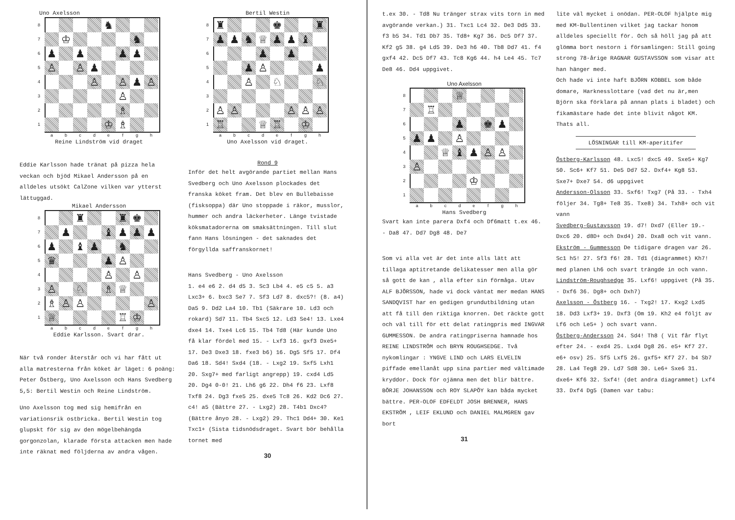Uno Axelsson
8 ♞
7 ♔ ♞
6 ♟ ♟ ♟ ♟
5 ♙ ♙ ♟
4 ♙ ♙ ♟ ♙
3 ♙
2 ♗
1 ♔ ♗
a b c d e f g h
Reine Lindström vid draget
Eddie Karlsson hade tränat på pizza hela veckan och bjöd Mikael Andersson på en alldeles utsökt CalZone vilken var ytterst lättuggad.
Mikael Andersson
8 ♜ ♜ ♚
7 ♟ ♝ ♟ ♟ ♟
6 ♟ ♝ ♟ ♞
5 ♛ ♟ ♙
4 ♙ ♙
3 ♙ ♘ ♗ ♕
2 ♗ ♙ ♙ ♙
1 ♕ ♖ ♔
a b c d e f g h
Eddie Karlsson. Svart drar.
När två ronder återstår och vi har fått ut alla matresterna från köket är läget: 6 poäng: Peter Östberg, Uno Axelsson och Hans Svedberg 5,5: Bertil Westin och Reine Lindström.
Uno Axelsson tog med sig hemifrån en variationsrik ostbricka. Bertil Westin tog glupskt för sig av den mögelbehängda gorgonzolan, klarade första attacken men hade inte räknat med följderna av andra vågen.
Bertil Westin
8 ♜ ♚ ♜
7 ♟ ♟ ♞ ♕ ♟ ♟ ♝
6 ♟ ♟
5 ♟ ♙ ♟
4 ♙ ♘ ♘
3
2 ♙ ♙ ♙ ♙ ♙
1 ♖ ♕ ♖ ♔
a b c d e f g h
Uno Axelsson vid draget.
Rond 9
Inför det helt avgörande partiet mellan Hans Svedberg och Uno Axelsson plockades det franska köket fram. Det blev en Bullebaisse (fisksoppa) där Uno stoppade i räkor, musslor, hummer och andra läckerheter. Länge tvistade köksmatadorerna om smaksättningen. Till slut fann Hans lösningen - det saknades det förgyllda saffranskornet!
Hans Svedberg - Uno Axelsson
1. e4 e6 2. d4 d5 3. Sc3 Lb4 4. e5 c5 5. a3 Lxc3+ 6. bxc3 Se7 7. Sf3 Ld7 8. dxc5?! (8. a4) Da5 9. Dd2 La4 10. Tb1 (Säkrare 10. Ld3 och rokard) Sd7 11. Tb4 Sxc5 12. Ld3 Se4! 13. Lxe4 dxe4 14. Txe4 Lc6 15. Tb4 Td8 (Här kunde Uno få klar fördel med 15. - Lxf3 16. gxf3 Dxe5+ 17. De3 Dxe3 18. fxe3 b6) 16. Dg5 Sf5 17. Df4 Da6 18. Sd4! Sxd4 (18. - Lxg2 19. Sxf5 Lxh1 20. Sxg7+ med farligt angrepp) 19. cxd4 Ld5 20. Dg4 0-0! 21. Lh6 g6 22. Dh4 f6 23. Lxf8 Txf8 24. Dg3 fxe5 25. dxe5 Tc8 26. Kd2 Dc6 27. c4! a5 (Bättre 27. - Lxg2) 28. T4b1 Dxc4? (Bättre ånyo 28. - Lxg2) 29. Thc1 Dd4+ 30. Ke1 Txc1+ (Sista tidsnödsdraget. Svart bör behålla tornet med
30
t.ex 30. - Td8 Nu tränger strax vits torn in med avgörande verkan.) 31. Txc1 Lc4 32. De3 Dd5 33. f3 b5 34. Td1 Db7 35. Td8+ Kg7 36. Dc5 Df7 37. Kf2 g5 38. g4 Ld5 39. De3 h6 40. Tb8 Dd7 41. f4 gxf4 42. Dc5 Df7 43. Tc8 Kg6 44. h4 Le4 45. Tc7 De8 46. Dd4 uppgivet.
Uno Axelsson
8 ♕
7 ♖
6 ♟ ♚ ♟
5 ♟ ♟ ♙
4 ♕ ♝ ♟ ♙ ♙
3 ♙
2 ♔
1
a b c d e f g h
Hans Svedberg
Svart kan inte parera Dxf4 och Df6matt t.ex 46. - Da8 47. Dd7 Dg8 48. De7
Som vi alla vet är det inte alls lätt att tillaga aptitretande delikatesser men alla gör så gott de kan , alla efter sin förmåga. Utav ALF BJÖRSSON, hade vi dock väntat mer medan HANS SANDQVIST har en gedigen grundutbildning utan att få till den riktiga knorren. Det räckte gott och väl till för ett delat ratingpris med INGVAR GUMMESSON. De andra ratingpriserna hamnade hos REINE LINDSTRÖM och BRYN ROUGHSEDGE. Två nykomlingar : YNGVE LIND och LARS ELVELIN piffade emellanåt upp sina partier med vältimade kryddor. Dock för ojämna men det blir bättre. BÖRJE JOHANSSON och ROY SLAPÖY kan båda mycket bättre. PER-OLOF EDFELDT JOSH BRENNER, HANS EKSTRÖM , LEIF EKLUND och DANIEL MALMGREN gav bort
31
lite väl mycket i onödan. PER-OLOF hjälpte mig med KM-Bullentinen vilket jag tackar honom alldeles speciellt för. Och så höll jag på att glömma bort nestorn i församlingen: Still going strong 78-årige RAGNAR GUSTAVSSON som visar att han hänger med.
Och hade vi inte haft BJÖRN KOBBEL som både domare, Harknesslottare (vad det nu är,men Björn ska förklara på annan plats i bladet) och fikamästare hade det inte blivit något KM. Thats all.
LÖSNINGAR till KM-aperitifer
Östberg-Karlsson 48. Lxc5! dxc5 49. Sxe5+ Kg7 50. Sc6+ Kf7 51. De5 Dd7 52. Dxf4+ Kg8 53. Sxe7+ Dxe7 54. d6 uppgivet
Andersson-Olsson 33. Sxf6! Txg7 (På 33. - Txh4 följer 34. Tg8+ Te8 35. Txe8) 34. Txh8+ och vit vann
Svedberg-Gustavsson 19. d7! Dxd7 (Eller 19.- Dxc6 20. d8D+ och Dxd4) 20. Dxa8 och vit vann.
Ekström - Gummesson De tidigare dragen var 26. Sc1 h5! 27. Sf3 f6! 28. Td1 (diagrammet) Kh7! med planen Lh6 och svart trängde in och vann.
Lindström-Roughsedge 35. Lxf6! uppgivet (På 35. - Dxf6 36. Dg8+ och Dxh7)
Axelsson - Östberg 16. - Txg2! 17. Kxg2 Lxd5 18. Dd3 Lxf3+ 19. Dxf3 (Om 19. Kh2 e4 följt av Lf6 och Le5+ ) och svart vann.
Östberg-Andersson 24. Sd4! Th8 ( Vit får flyt efter 24. - exd4 25. Lxd4 Dg8 26. e5+ Kf7 27. e6+ osv) 25. Sf5 Lxf5 26. gxf5+ Kf7 27. b4 Sb7 28. La4 Teg8 29. Ld7 Sd8 30. Le6+ Sxe6 31. dxe6+ Kf6 32. Sxf4! (det andra diagrammet) Lxf4 33. Dxf4 Dg5 (Damen var tabu: